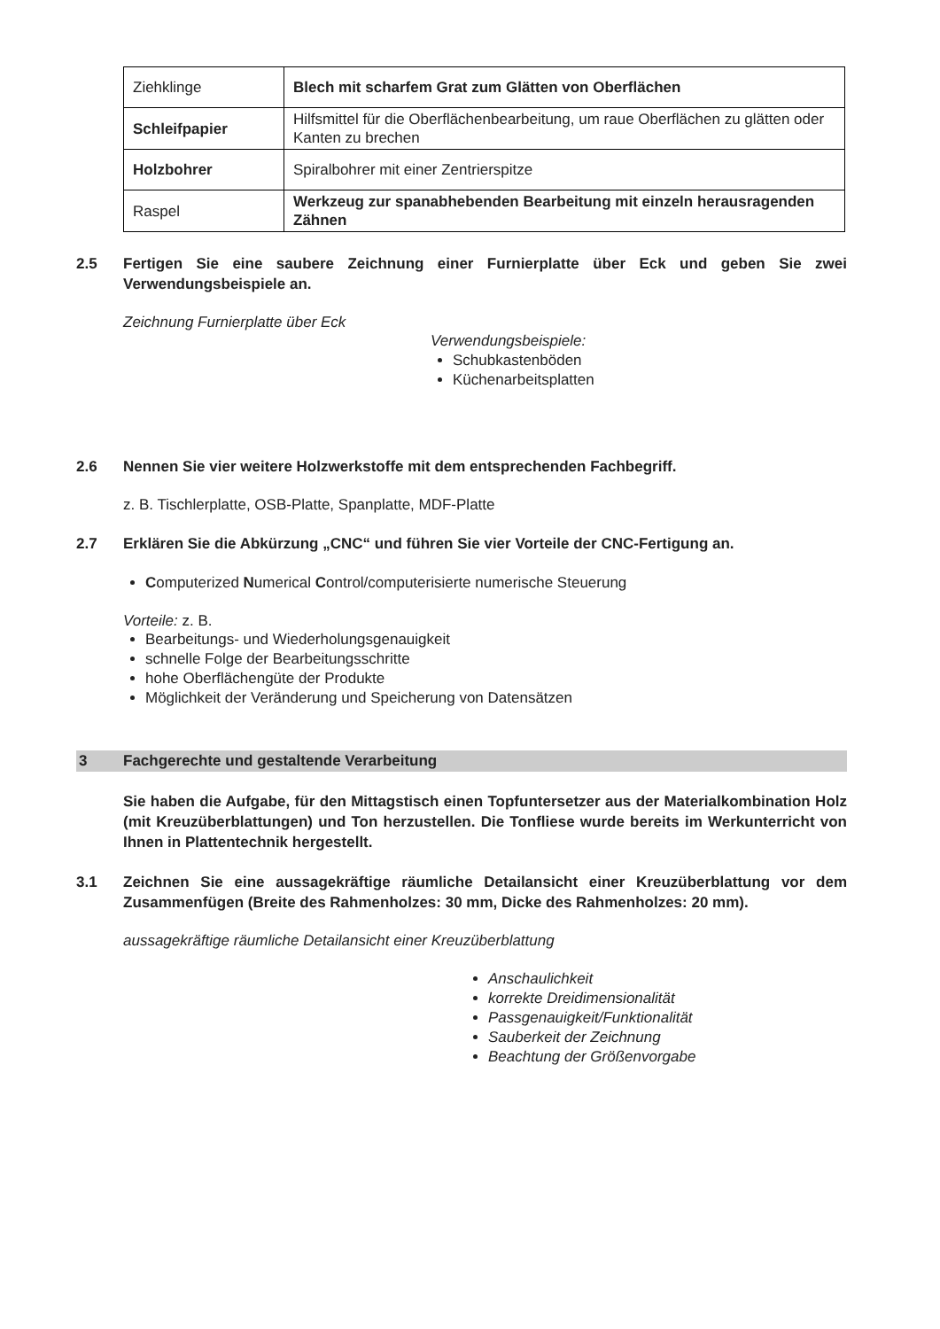| Ziehklinge | Blech mit scharfem Grat zum Glätten von Oberflächen |
| Schleifpapier | Hilfsmittel für die Oberflächenbearbeitung, um raue Oberflächen zu glätten oder Kanten zu brechen |
| Holzbohrer | Spiralbohrer mit einer Zentrierspitze |
| Raspel | Werkzeug zur spanabhebenden Bearbeitung mit einzeln herausragenden Zähnen |
2.5 Fertigen Sie eine saubere Zeichnung einer Furnierplatte über Eck und geben Sie zwei Verwendungsbeispiele an.
Zeichnung Furnierplatte über Eck
Verwendungsbeispiele:
Schubkastenböden
Küchenarbeitsplatten
2.6 Nennen Sie vier weitere Holzwerkstoffe mit dem entsprechenden Fachbegriff.
z. B. Tischlerplatte, OSB-Platte, Spanplatte, MDF-Platte
2.7 Erklären Sie die Abkürzung „CNC“ und führen Sie vier Vorteile der CNC-Fertigung an.
Computerized Numerical Control/computerisierte numerische Steuerung
Vorteile: z. B.
Bearbeitungs- und Wiederholungsgenauigkeit
schnelle Folge der Bearbeitungsschritte
hohe Oberflächengüte der Produkte
Möglichkeit der Veränderung und Speicherung von Datensätzen
3 Fachgerechte und gestaltende Verarbeitung
Sie haben die Aufgabe, für den Mittagstisch einen Topfuntersetzer aus der Materialkombination Holz (mit Kreuzüberblattungen) und Ton herzustellen. Die Tonfliese wurde bereits im Werkunterricht von Ihnen in Plattentechnik hergestellt.
3.1 Zeichnen Sie eine aussagekräftige räumliche Detailansicht einer Kreuzüberblattung vor dem Zusammenfügen (Breite des Rahmenholzes: 30 mm, Dicke des Rahmenholzes: 20 mm).
aussagekräftige räumliche Detailansicht einer Kreuzüberblattung
Anschaulichkeit
korrekte Dreidimensionalität
Passgenauigkeit/Funktionalität
Sauberkeit der Zeichnung
Beachtung der Größenvorgabe